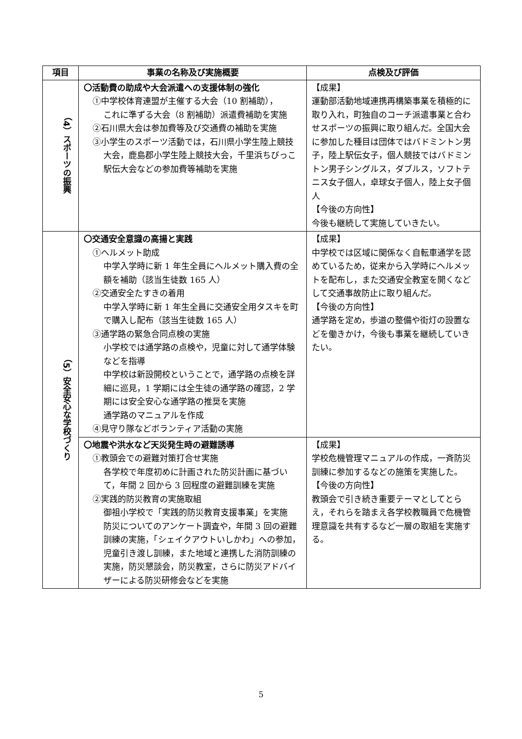| 項目 | 事業の名称及び実施概要 | 点検及び評価 |
| --- | --- | --- |
| （4）スポーツの振興 | 〇活動費の助成や大会派遣への支援体制の強化 ①中学校体育連盟が主催する大会（10 割補助）， これに準ずる大会（8 割補助）派遣費補助を実施 ②石川県大会は参加費等及び交通費の補助を実施 ③小学生のスポーツ活動では，石川県小学生陸上競技 大会，鹿島郡小学生陸上競技大会，千里浜ちびっこ駅伝大会などの参加費等補助を実施 | 【成果】 運動部活動地域連携再構築事業を積極的に取り入れ，町独自のコーチ派遣事業と合わせスポーツの振興に取り組んだ。全国大会に参加した種目は団体ではバドミントン男子，陸上駅伝女子，個人競技ではバドミントン男子シングルス，ダブルス，ソフトテニス女子個人，卓球女子個人，陸上女子個人 【今後の方向性】 今後も継続して実施していきたい。 |
| （5）安全安心な学校づくり | 〇交通安全意識の高揚と実践 ①ヘルメット助成 中学入学時に新 1 年生全員にヘルメット購入費の全額を補助（該当生徒数 165 人） ②交通安全たすきの着用 中学入学時に新 1 年生全員に交通安全用タスキを町で購入し配布（該当生徒数 165 人） ③通学路の緊急合同点検の実施 小学校では通学路の点検や，児童に対して通学体験などを指導 中学校は新設開校ということで，通学路の点検を詳細に巡見，1 学期には全生徒の通学路の確認，2 学期には安全安心な通学路の推奨を実施 通学路のマニュアルを作成 ④見守り隊などボランティア活動の実施 | 【成果】 中学校では区域に関係なく自転車通学を認めているため，従来から入学時にヘルメットを配布し，また交通安全教室を開くなどして交通事故防止に取り組んだ。 【今後の方向性】 通学路を定め，歩道の整備や街灯の設置などを働きかけ，今後も事業を継続していきたい。 |
| | 〇地震や洪水など天災発生時の避難誘導 ①教頭会での避難対策打合せ実施 各学校で年度初めに計画された防災計画に基づいて，年間 2 回から 3 回程度の避難訓練を実施 ②実践的防災教育の実施取組 御祖小学校で「実践的防災教育支援事業」を実施 防災についてのアンケート調査や，年間 3 回の避難訓練の実施，「シェイクアウトいしかわ」への参加，児童引き渡し訓練，また地域と連携した消防訓練の実施，防災懇談会，防災教室，さらに防災アドバイザーによる防災研修会などを実施 | 【成果】 学校危機管理マニュアルの作成，一斉防災訓練に参加するなどの施策を実施した。 【今後の方向性】 教頭会で引き続き重要テーマとしてとらえ，それらを踏まえ各学校教職員で危機管理意識を共有するなど一層の取組を実施する。 |
5